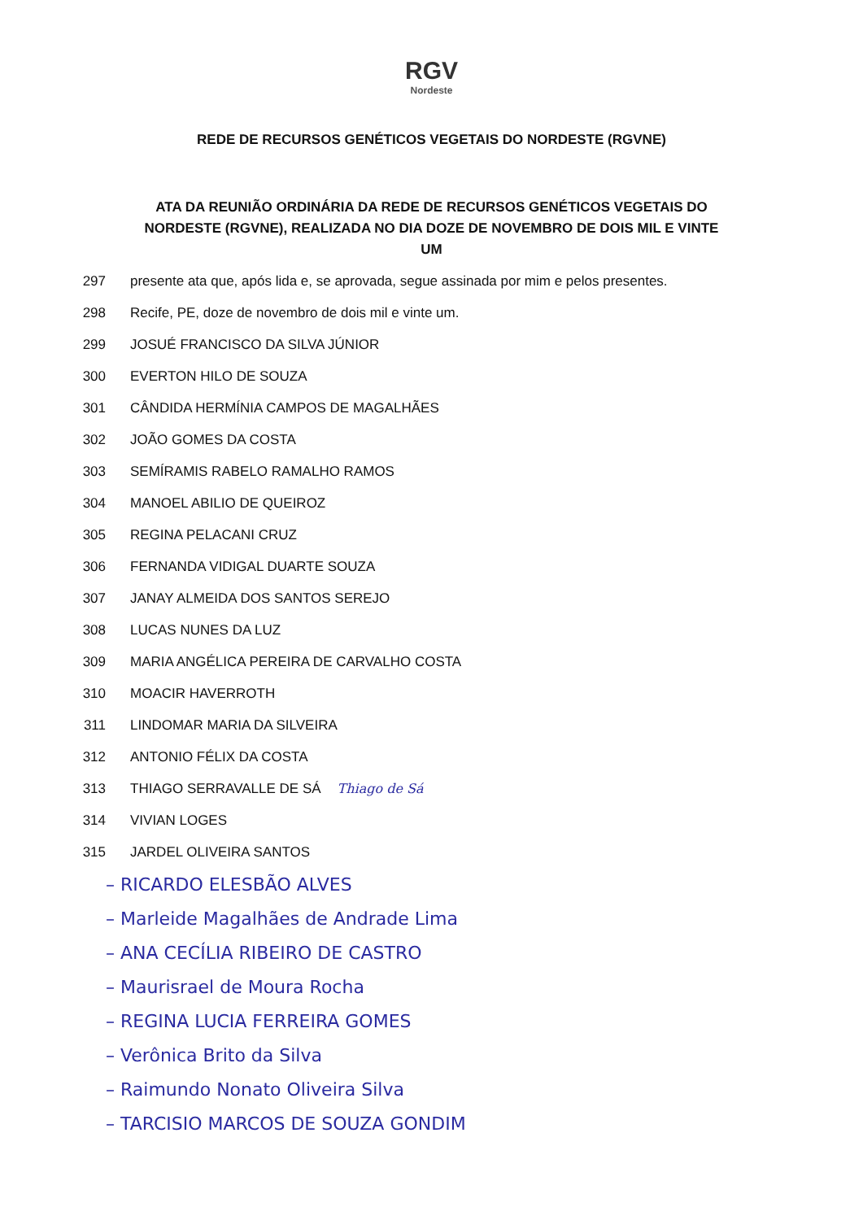RGV
Nordeste
REDE DE RECURSOS GENÉTICOS VEGETAIS DO NORDESTE (RGVNE)
ATA DA REUNIÃO ORDINÁRIA DA REDE DE RECURSOS GENÉTICOS VEGETAIS DO NORDESTE (RGVNE), REALIZADA NO DIA DOZE DE NOVEMBRO DE DOIS MIL E VINTE UM
297 presente ata que, após lida e, se aprovada, segue assinada por mim e pelos presentes.
298 Recife, PE, doze de novembro de dois mil e vinte um.
299 JOSUÉ FRANCISCO DA SILVA JÚNIOR
300 EVERTON HILO DE SOUZA
301 CÂNDIDA HERMÍNIA CAMPOS DE MAGALHÃES
302 JOÃO GOMES DA COSTA
303 SEMÍRAMIS RABELO RAMALHO RAMOS
304 MANOEL ABILIO DE QUEIROZ
305 REGINA PELACANI CRUZ
306 FERNANDA VIDIGAL DUARTE SOUZA
307 JANAY ALMEIDA DOS SANTOS SEREJO
308 LUCAS NUNES DA LUZ
309 MARIA ANGÉLICA PEREIRA DE CARVALHO COSTA
310 MOACIR HAVERROTH
311 LINDOMAR MARIA DA SILVEIRA
312 ANTONIO FÉLIX DA COSTA
313 THIAGO SERRAVALLE DE SÁ Thiago de Sá
314 VIVIAN LOGES
315 JARDEL OLIVEIRA SANTOS
– RICARDO ELESBÃO ALVES
– Marleide Magalhães de Andrade Lima
– ANA CECÍLIA RIBEIRO DE CASTRO
– Maurisrael de Moura Rocha
– REGINA LUCIA FERREIRA GOMES
– Verônica Brito da Silva
– Raimundo Nonato Oliveira Silva
– TARCISIO MARCOS DE SOUZA GONDIM